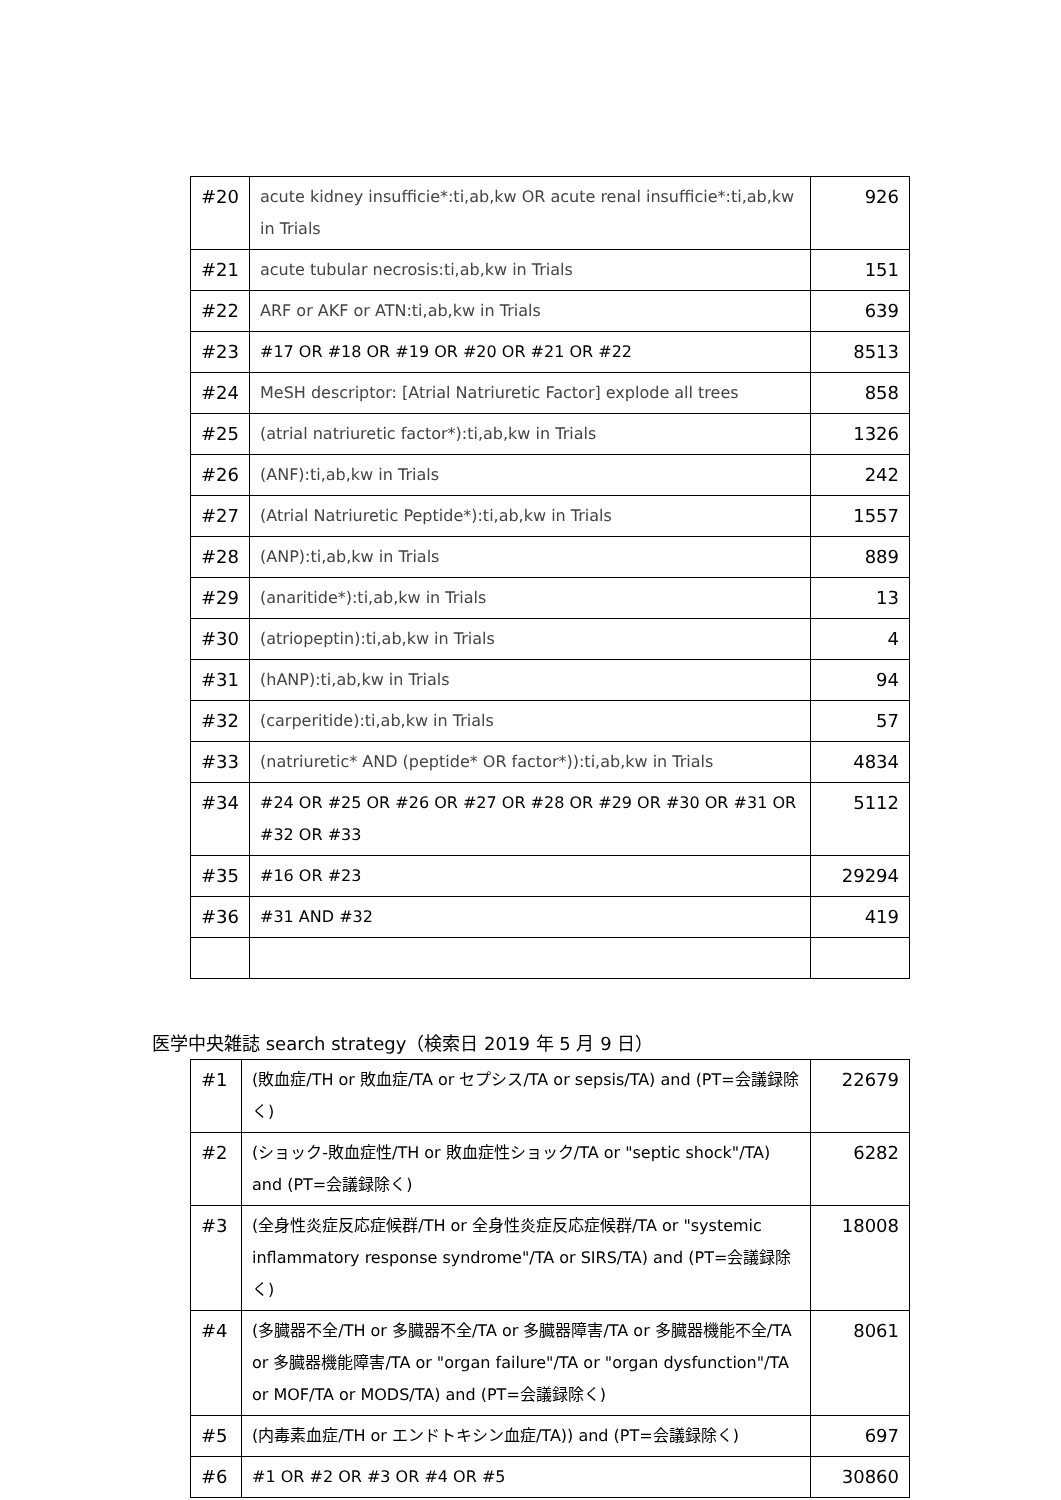| #20 | acute kidney insufficie*:ti,ab,kw OR acute renal insufficie*:ti,ab,kw in Trials | 926 |
| #21 | acute tubular necrosis:ti,ab,kw in Trials | 151 |
| #22 | ARF or AKF or ATN:ti,ab,kw in Trials | 639 |
| #23 | #17 OR #18 OR #19 OR #20 OR #21 OR #22 | 8513 |
| #24 | MeSH descriptor: [Atrial Natriuretic Factor] explode all trees | 858 |
| #25 | (atrial natriuretic factor*):ti,ab,kw in Trials | 1326 |
| #26 | (ANF):ti,ab,kw in Trials | 242 |
| #27 | (Atrial Natriuretic Peptide*):ti,ab,kw in Trials | 1557 |
| #28 | (ANP):ti,ab,kw in Trials | 889 |
| #29 | (anaritide*):ti,ab,kw in Trials | 13 |
| #30 | (atriopeptin):ti,ab,kw in Trials | 4 |
| #31 | (hANP):ti,ab,kw in Trials | 94 |
| #32 | (carperitide):ti,ab,kw in Trials | 57 |
| #33 | (natriuretic* AND (peptide* OR factor*)):ti,ab,kw in Trials | 4834 |
| #34 | #24 OR #25 OR #26 OR #27 OR #28 OR #29 OR #30 OR #31 OR #32 OR #33 | 5112 |
| #35 | #16 OR #23 | 29294 |
| #36 | #31 AND #32 | 419 |
医学中央雑誌 search strategy（検索日 2019 年 5 月 9 日）
| #1 | (敗血症/TH or 敗血症/TA or セプシス/TA or sepsis/TA) and (PT=会議録除く) | 22679 |
| #2 | (ショック-敗血症性/TH or 敗血症性ショック/TA or "septic shock"/TA) and (PT=会議録除く) | 6282 |
| #3 | (全身性炎症反応症候群/TH or 全身性炎症反応症候群/TA or "systemic inflammatory response syndrome"/TA or SIRS/TA) and (PT=会議録除く) | 18008 |
| #4 | (多臓器不全/TH or 多臓器不全/TA or 多臓器障害/TA or 多臓器機能不全/TA or 多臓器機能障害/TA or "organ failure"/TA or "organ dysfunction"/TA or MOF/TA or MODS/TA) and (PT=会議録除く) | 8061 |
| #5 | (内毒素血症/TH or エンドトキシン血症/TA)) and (PT=会議録除く) | 697 |
| #6 | #1 OR #2 OR #3 OR #4 OR #5 | 30860 |